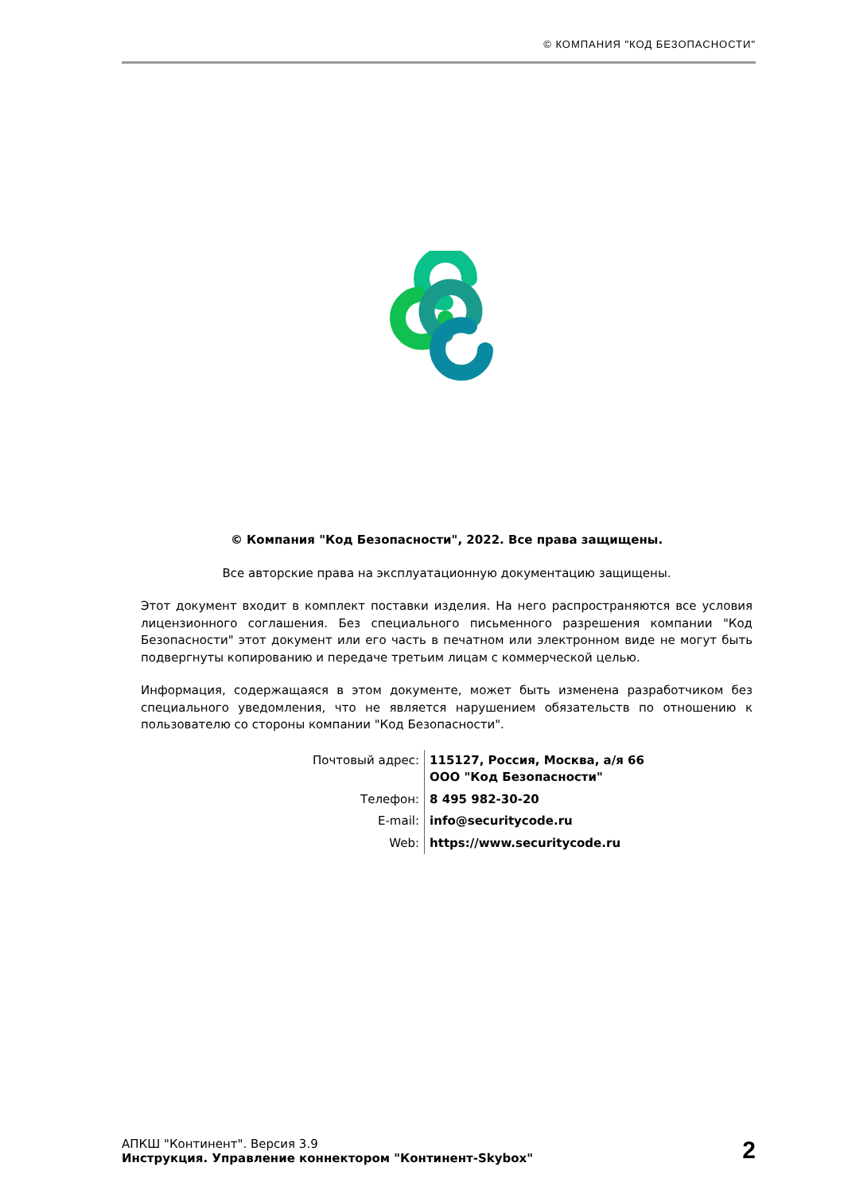© КОМПАНИЯ "КОД БЕЗОПАСНОСТИ"
© Компания "Код Безопасности", 2022. Все права защищены.
Все авторские права на эксплуатационную документацию защищены.
Этот документ входит в комплект поставки изделия. На него распространяются все условия лицензионного соглашения. Без специального письменного разрешения компании "Код Безопасности" этот документ или его часть в печатном или электронном виде не могут быть подвергнуты копированию и передаче третьим лицам с коммерческой целью.
Информация, содержащаяся в этом документе, может быть изменена разработчиком без специального уведомления, что не является нарушением обязательств по отношению к пользователю со стороны компании "Код Безопасности".
| Почтовый адрес: | 115127, Россия, Москва, а/я 66 ООО "Код Безопасности" |
| Телефон: | 8 495 982-30-20 |
| E-mail: | info@securitycode.ru |
| Web: | https://www.securitycode.ru |
АПКШ "Континент". Версия 3.9
Инструкция. Управление коннектором "Континент-Skybox"
2